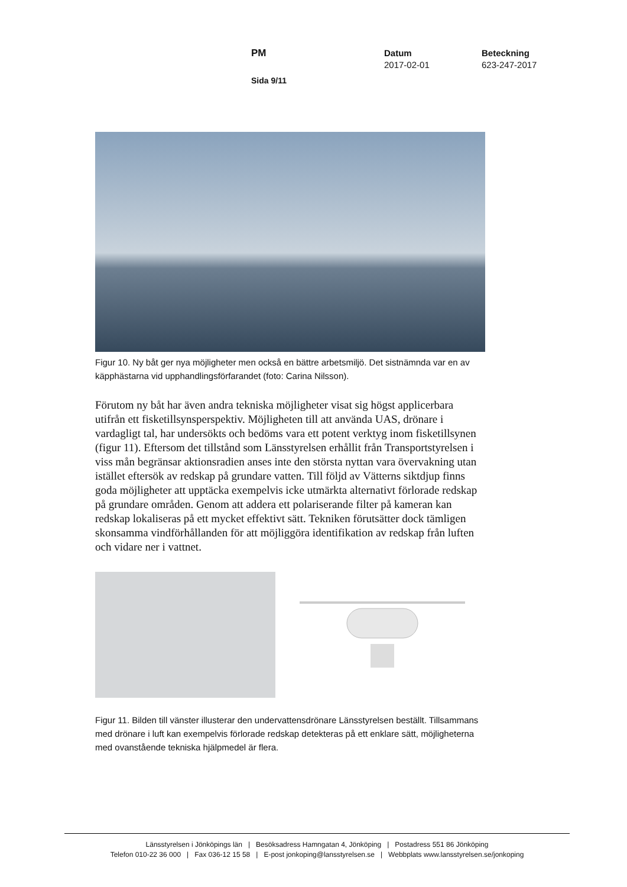PM Datum
2017-02-01
Beteckning
623-247-2017
Sida 9/11
Figur 10. Ny båt ger nya möjligheter men också en bättre arbetsmiljö. Det sistnämnda var en av käpphästarna vid upphandlingsförfarandet (foto: Carina Nilsson).
Förutom ny båt har även andra tekniska möjligheter visat sig högst applicerbara utifrån ett fisketillsynsperspektiv. Möjligheten till att använda UAS, drönare i vardagligt tal, har undersökts och bedöms vara ett potent verktyg inom fisketillsynen (figur 11). Eftersom det tillstånd som Länsstyrelsen erhållit från Transportstyrelsen i viss mån begränsar aktionsradien anses inte den största nyttan vara övervakning utan istället eftersök av redskap på grundare vatten. Till följd av Vätterns siktdjup finns goda möjligheter att upptäcka exempelvis icke utmärkta alternativt förlorade redskap på grundare områden. Genom att addera ett polariserande filter på kameran kan redskap lokaliseras på ett mycket effektivt sätt. Tekniken förutsätter dock tämligen skonsamma vindförhållanden för att möjliggöra identifikation av redskap från luften och vidare ner i vattnet.
Figur 11. Bilden till vänster illusterar den undervattensdrönare Länsstyrelsen beställt. Tillsammans med drönare i luft kan exempelvis förlorade redskap detekteras på ett enklare sätt, möjligheterna med ovanstående tekniska hjälpmedel är flera.
Länsstyrelsen i Jönköpings län | Besöksadress Hamngatan 4, Jönköping | Postadress 551 86 Jönköping
Telefon 010-22 36 000 | Fax 036-12 15 58 | E-post jonkoping@lansstyrelsen.se | Webbplats www.lansstyrelsen.se/jonkoping